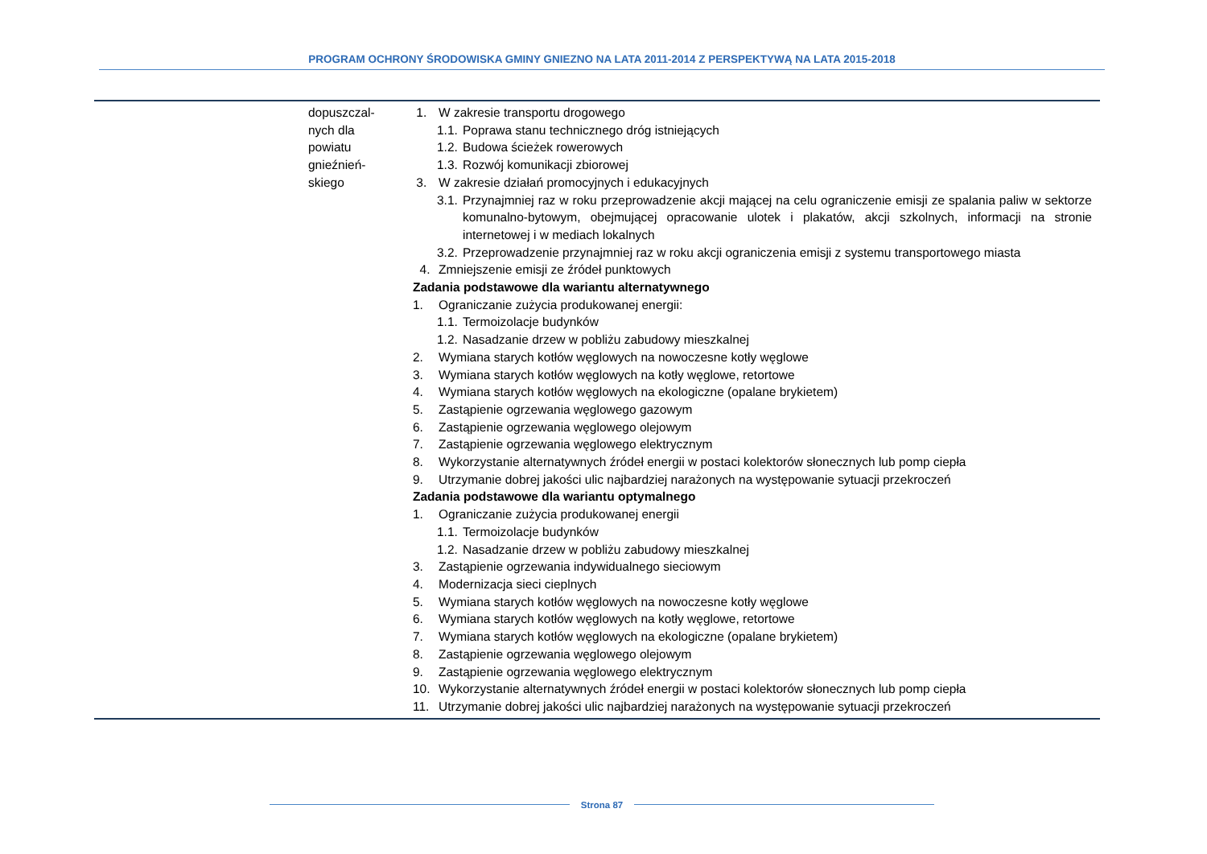PROGRAM OCHRONY ŚRODOWISKA GMINY GNIEZNO NA LATA 2011-2014 Z PERSPEKTYWĄ NA LATA 2015-2018
| | dopuszczal- nych dla powiatu gnieźnień- skiego | 1. W zakresie transportu drogowego 1.1. Poprawa stanu technicznego dróg istniejących 1.2. Budowa ścieżek rowerowych 1.3. Rozwój komunikacji zbiorowej 3. W zakresie działań promocyjnych i edukacyjnych 3.1. Przynajmniej raz w roku przeprowadzenie akcji mającej na celu ograniczenie emisji ze spalania paliw w sektorze komunalno-bytowym, obejmującej opracowanie ulotek i plakatów, akcji szkolnych, informacji na stronie internetowej i w mediach lokalnych 3.2. Przeprowadzenie przynajmniej raz w roku akcji ograniczenia emisji z systemu transportowego miasta 4. Zmniejszenie emisji ze źródeł punktowych Zadania podstawowe dla wariantu alternatywnego 1. Ograniczanie zużycia produkowanej energii: 1.1. Termoizolacje budynków 1.2. Nasadzanie drzew w pobliżu zabudowy mieszkalnej 2. Wymiana starych kotłów węglowych na nowoczesne kotły węglowe 3. Wymiana starych kotłów węglowych na kotły węglowe, retortowe 4. Wymiana starych kotłów węglowych na ekologiczne (opalane brykietem) 5. Zastąpienie ogrzewania węglowego gazowym 6. Zastąpienie ogrzewania węglowego olejowym 7. Zastąpienie ogrzewania węglowego elektrycznym 8. Wykorzystanie alternatywnych źródeł energii w postaci kolektorów słonecznych lub pomp ciepła 9. Utrzymanie dobrej jakości ulic najbardziej narażonych na występowanie sytuacji przekroczeń Zadania podstawowe dla wariantu optymalnego 1. Ograniczanie zużycia produkowanej energii 1.1. Termoizolacje budynków 1.2. Nasadzanie drzew w pobliżu zabudowy mieszkalnej 3. Zastąpienie ogrzewania indywidualnego sieciowym 4. Modernizacja sieci cieplnych 5. Wymiana starych kotłów węglowych na nowoczesne kotły węglowe 6. Wymiana starych kotłów węglowych na kotły węglowe, retortowe 7. Wymiana starych kotłów węglowych na ekologiczne (opalane brykietem) 8. Zastąpienie ogrzewania węglowego olejowym 9. Zastąpienie ogrzewania węglowego elektrycznym 10. Wykorzystanie alternatywnych źródeł energii w postaci kolektorów słonecznych lub pomp ciepła 11. Utrzymanie dobrej jakości ulic najbardziej narażonych na występowanie sytuacji przekroczeń |
Strona 87